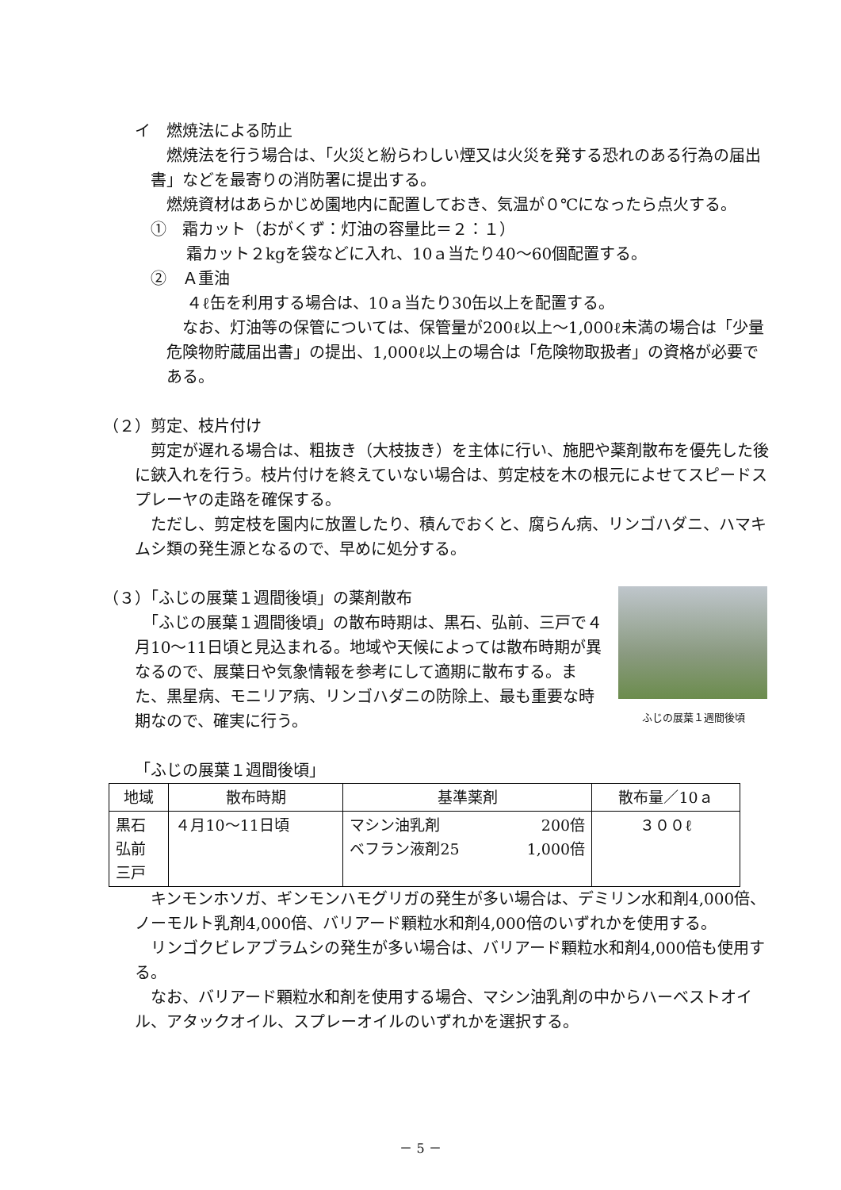イ　燃焼法による防止
　燃焼法を行う場合は、「火災と紛らわしい煙又は火災を発する恐れのある行為の届出書」などを最寄りの消防署に提出する。
　燃焼資材はあらかじめ園地内に配置しておき、気温が０℃になったら点火する。
①　霜カット（おがくず：灯油の容量比＝２：１）
霜カット２kgを袋などに入れ、10ａ当たり40～60個配置する。
②　Ａ重油
４ℓ缶を利用する場合は、10ａ当たり30缶以上を配置する。
　なお、灯油等の保管については、保管量が200ℓ以上～1,000ℓ未満の場合は「少量危険物貯蔵届出書」の提出、1,000ℓ以上の場合は「危険物取扱者」の資格が必要である。
（２）剪定、枝片付け
　剪定が遅れる場合は、粗抜き（大枝抜き）を主体に行い、施肥や薬剤散布を優先した後に鋏入れを行う。枝片付けを終えていない場合は、剪定枝を木の根元によせてスピードスプレーヤの走路を確保する。
　ただし、剪定枝を園内に放置したり、積んでおくと、腐らん病、リンゴハダニ、ハマキムシ類の発生源となるので、早めに処分する。
ふじの展葉１週間後頃
（３）「ふじの展葉１週間後頃」の薬剤散布
　「ふじの展葉１週間後頃」の散布時期は、黒石、弘前、三戸で４月10～11日頃と見込まれる。地域や天候によっては散布時期が異なるので、展葉日や気象情報を参考にして適期に散布する。また、黒星病、モニリア病、リンゴハダニの防除上、最も重要な時期なので、確実に行う。
「ふじの展葉１週間後頃」
| 地域 | 散布時期 | 基準薬剤 | 散布量／10ａ |
| --- | --- | --- | --- |
| 黒石 弘前 三戸 | ４月10～11日頃 | マシン油乳剤 200倍 ベフラン液剤25 1,000倍 | ３００ℓ |
　キンモンホソガ、ギンモンハモグリガの発生が多い場合は、デミリン水和剤4,000倍、ノーモルト乳剤4,000倍、バリアード顆粒水和剤4,000倍のいずれかを使用する。
　リンゴクビレアブラムシの発生が多い場合は、バリアード顆粒水和剤4,000倍も使用する。
　なお、バリアード顆粒水和剤を使用する場合、マシン油乳剤の中からハーベストオイル、アタックオイル、スプレーオイルのいずれかを選択する。
－ 5 －